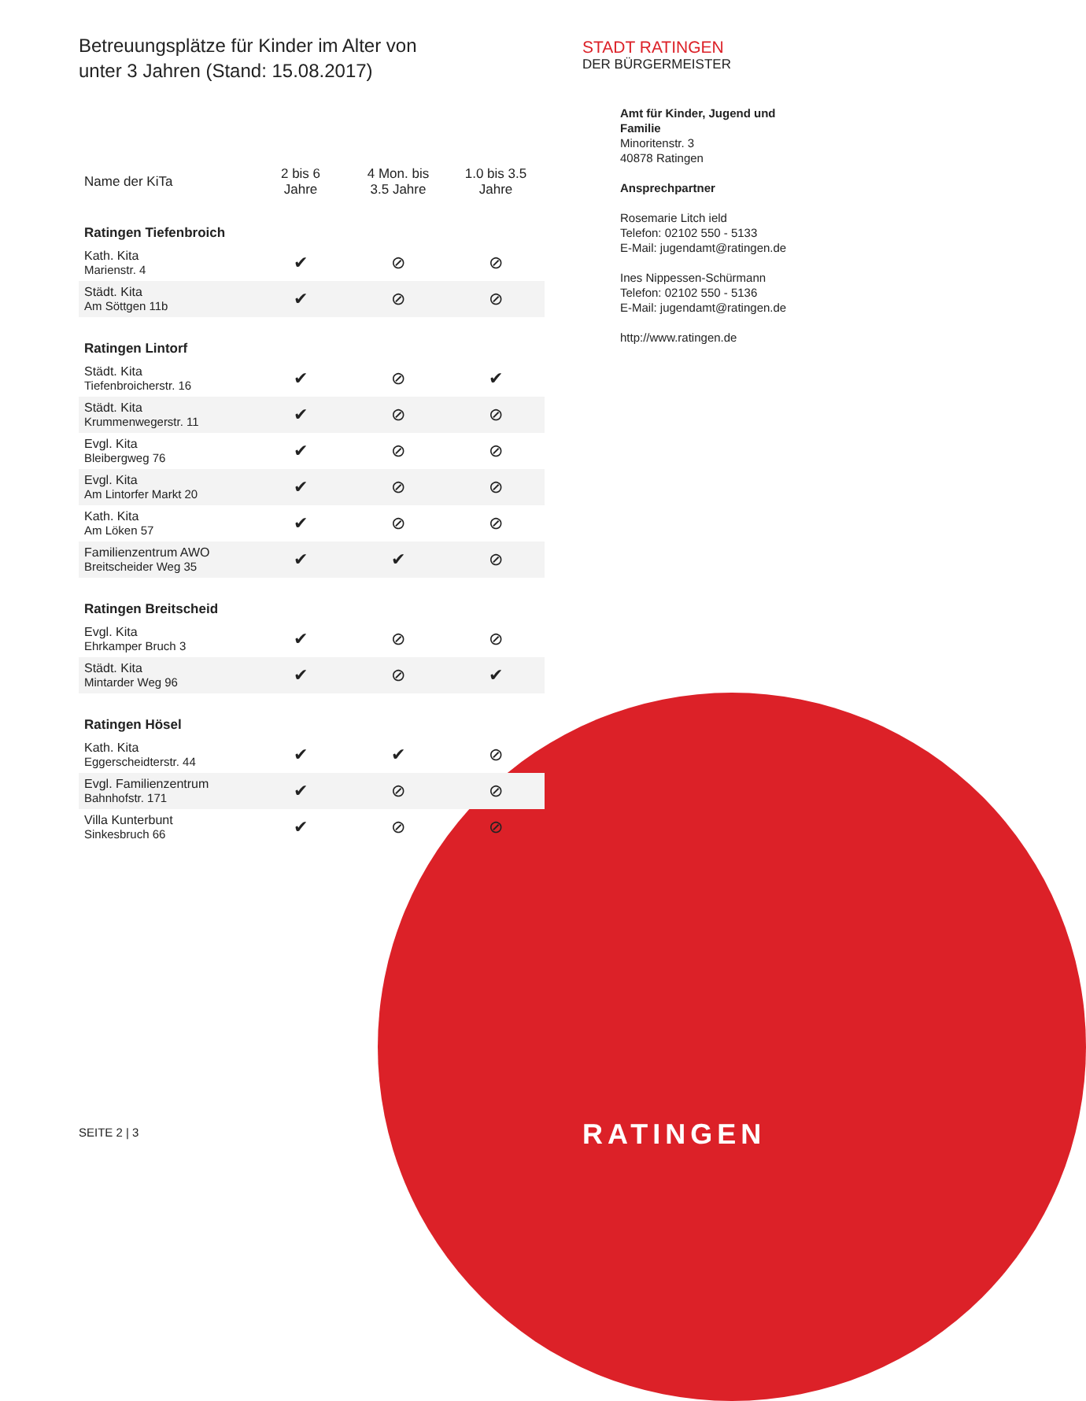Betreuungsplätze für Kinder im Alter von
unter 3 Jahren (Stand: 15.08.2017)
| Name der KiTa | 2 bis 6 Jahre | 4 Mon. bis 3.5 Jahre | 1.0 bis 3.5 Jahre |
| --- | --- | --- | --- |
| Ratingen Tiefenbroich | | | |
| Kath. Kita Marienstr. 4 | ✔ | ⊘ | ⊘ |
| Städt. Kita Am Söttgen 11b | ✔ | ⊘ | ⊘ |
| Ratingen Lintorf | | | |
| Städt. Kita Tiefenbroicherstr. 16 | ✔ | ⊘ | ✔ |
| Städt. Kita Krummenwegerstr. 11 | ✔ | ⊘ | ⊘ |
| Evgl. Kita Bleibergweg 76 | ✔ | ⊘ | ⊘ |
| Evgl. Kita Am Lintorfer Markt 20 | ✔ | ⊘ | ⊘ |
| Kath. Kita Am Löken 57 | ✔ | ⊘ | ⊘ |
| Familienzentrum AWO Breitscheider Weg 35 | ✔ | ✔ | ⊘ |
| Ratingen Breitscheid | | | |
| Evgl. Kita Ehrkamper Bruch 3 | ✔ | ⊘ | ⊘ |
| Städt. Kita Mintarder Weg 96 | ✔ | ⊘ | ✔ |
| Ratingen Hösel | | | |
| Kath. Kita Eggerscheidterstr. 44 | ✔ | ✔ | ⊘ |
| Evgl. Familienzentrum Bahnhofstr. 171 | ✔ | ⊘ | ⊘ |
| Villa Kunterbunt Sinkesbruch 66 | ✔ | ⊘ | ⊘ |
STADT RATINGEN
DER BÜRGERMEISTER
Amt für Kinder, Jugend und Familie
Minoritenstr. 3
40878 Ratingen
Ansprechpartner
Rosemarie Litch ield
Telefon: 02102 550 - 5133
E-Mail: jugendamt@ratingen.de
Ines Nippessen-Schürmann
Telefon: 02102 550 - 5136
E-Mail: jugendamt@ratingen.de
http://www.ratingen.de
SEITE 2 | 3 RATINGEN